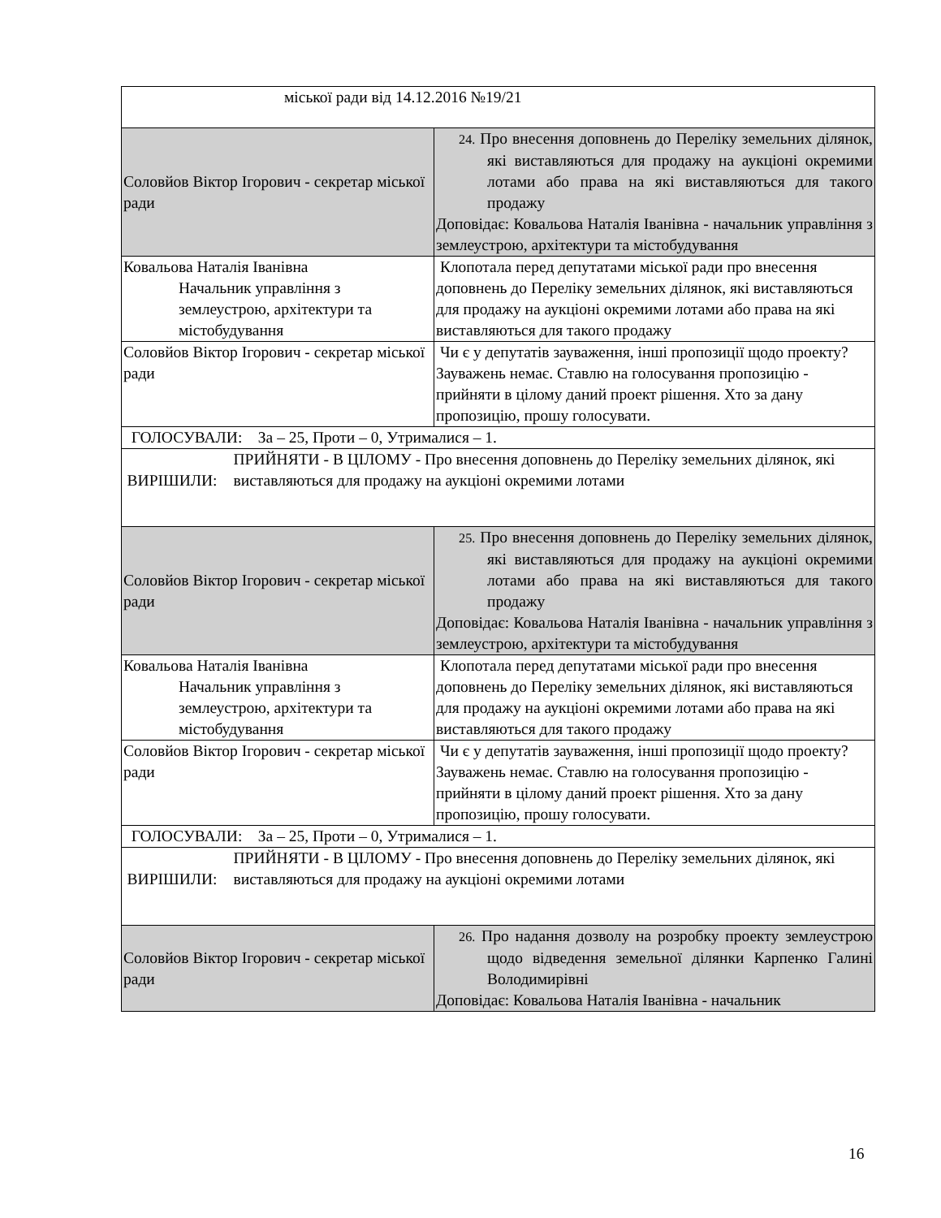| міської ради від 14.12.2016 №19/21 | |
| Соловйов Віктор Ігорович - секретар міської ради | 24. Про внесення доповнень до Переліку земельних ділянок, які виставляються для продажу на аукціоні окремими лотами або права на які виставляються для такого продажу Доповідає: Ковальова Наталія Іванівна - начальник управління з землеустрою, архітектури та містобудування |
| Ковальова Наталія Іванівна Начальник управління з землеустрою, архітектури та містобудування | Клопотала перед депутатами міської ради про внесення доповнень до Переліку земельних ділянок, які виставляються для продажу на аукціоні окремими лотами або права на які виставляються для такого продажу |
| Соловйов Віктор Ігорович - секретар міської ради | Чи є у депутатів зауваження, інші пропозиції щодо проекту? Зауважень немає. Ставлю на голосування пропозицію - прийняти в цілому даний проект рішення. Хто за дану пропозицію, прошу голосувати. |
| ГОЛОСУВАЛИ: За – 25, Проти – 0, Утрималися – 1. | |
| ВИРІШИЛИ: ПРИЙНЯТИ - В ЦІЛОМУ - Про внесення доповнень до Переліку земельних ділянок, які виставляються для продажу на аукціоні окремими лотами | |
| Соловйов Віктор Ігорович - секретар міської ради | 25. Про внесення доповнень до Переліку земельних ділянок, які виставляються для продажу на аукціоні окремими лотами або права на які виставляються для такого продажу Доповідає: Ковальова Наталія Іванівна - начальник управління з землеустрою, архітектури та містобудування |
| Ковальова Наталія Іванівна Начальник управління з землеустрою, архітектури та містобудування | Клопотала перед депутатами міської ради про внесення доповнень до Переліку земельних ділянок, які виставляються для продажу на аукціоні окремими лотами або права на які виставляються для такого продажу |
| Соловйов Віктор Ігорович - секретар міської ради | Чи є у депутатів зауваження, інші пропозиції щодо проекту? Зауважень немає. Ставлю на голосування пропозицію - прийняти в цілому даний проект рішення. Хто за дану пропозицію, прошу голосувати. |
| ГОЛОСУВАЛИ: За – 25, Проти – 0, Утрималися – 1. | |
| ВИРІШИЛИ: ПРИЙНЯТИ - В ЦІЛОМУ - Про внесення доповнень до Переліку земельних ділянок, які виставляються для продажу на аукціоні окремими лотами | |
| Соловйов Віктор Ігорович - секретар міської ради | 26. Про надання дозволу на розробку проекту землеустрою щодо відведення земельної ділянки Карпенко Галині Володимирівні Доповідає: Ковальова Наталія Іванівна - начальник |
16